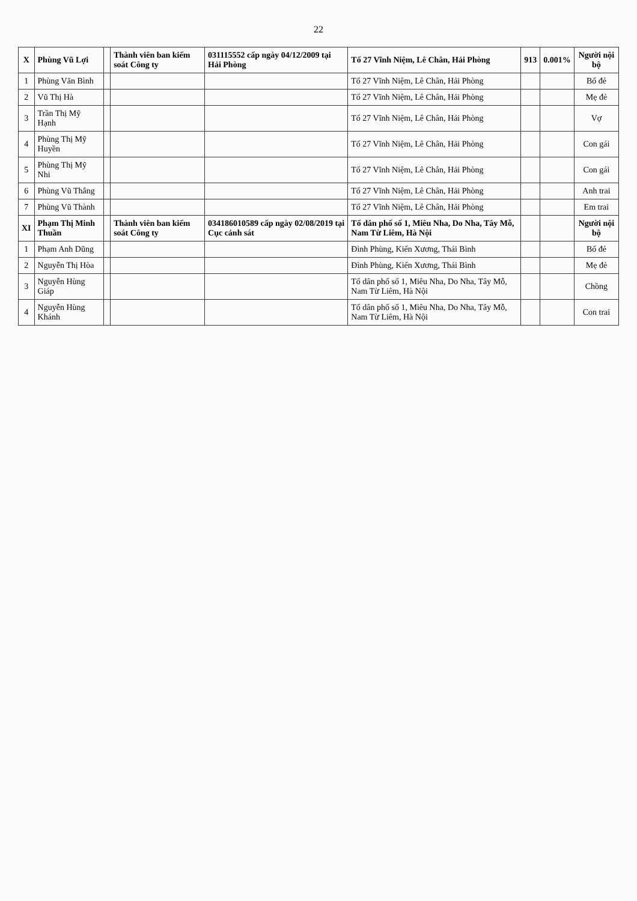22
| X | Phùng Vũ Lợi | | Thành viên ban kiểm soát Công ty | 031115552 cấp ngày 04/12/2009 tại Hải Phòng | Tổ 27 Vĩnh Niệm, Lê Chân, Hải Phòng | 913 | 0.001% | Người nội bộ |
| 1 | Phùng Văn Bình | | | | Tổ 27 Vĩnh Niệm, Lê Chân, Hải Phòng | | | Bố đẻ |
| 2 | Vũ Thị Hà | | | | Tổ 27 Vĩnh Niệm, Lê Chân, Hải Phòng | | | Mẹ đẻ |
| 3 | Trần Thị Mỹ Hạnh | | | | Tổ 27 Vĩnh Niệm, Lê Chân, Hải Phòng | | | Vợ |
| 4 | Phùng Thị Mỹ Huyền | | | | Tổ 27 Vĩnh Niệm, Lê Chân, Hải Phòng | | | Con gái |
| 5 | Phùng Thị Mỹ Nhi | | | | Tổ 27 Vĩnh Niệm, Lê Chân, Hải Phòng | | | Con gái |
| 6 | Phùng Vũ Thắng | | | | Tổ 27 Vĩnh Niệm, Lê Chân, Hải Phòng | | | Anh trai |
| 7 | Phùng Vũ Thành | | | | Tổ 27 Vĩnh Niệm, Lê Chân, Hải Phòng | | | Em trai |
| XI | Phạm Thị Minh Thuần | | Thành viên ban kiểm soát Công ty | 034186010589 cấp ngày 02/08/2019 tại Cục cảnh sát | Tổ dân phố số 1, Miêu Nha, Do Nha, Tây Mỗ, Nam Từ Liêm, Hà Nội | | | Người nội bộ |
| 1 | Phạm Anh Dũng | | | | Đình Phùng, Kiến Xương, Thái Bình | | | Bố đẻ |
| 2 | Nguyễn Thị Hòa | | | | Đình Phùng, Kiến Xương, Thái Bình | | | Mẹ đẻ |
| 3 | Nguyễn Hùng Giáp | | | | Tổ dân phố số 1, Miêu Nha, Do Nha, Tây Mỗ, Nam Từ Liêm, Hà Nội | | | Chồng |
| 4 | Nguyễn Hùng Khánh | | | | Tổ dân phố số 1, Miêu Nha, Do Nha, Tây Mỗ, Nam Từ Liêm, Hà Nội | | | Con trai |